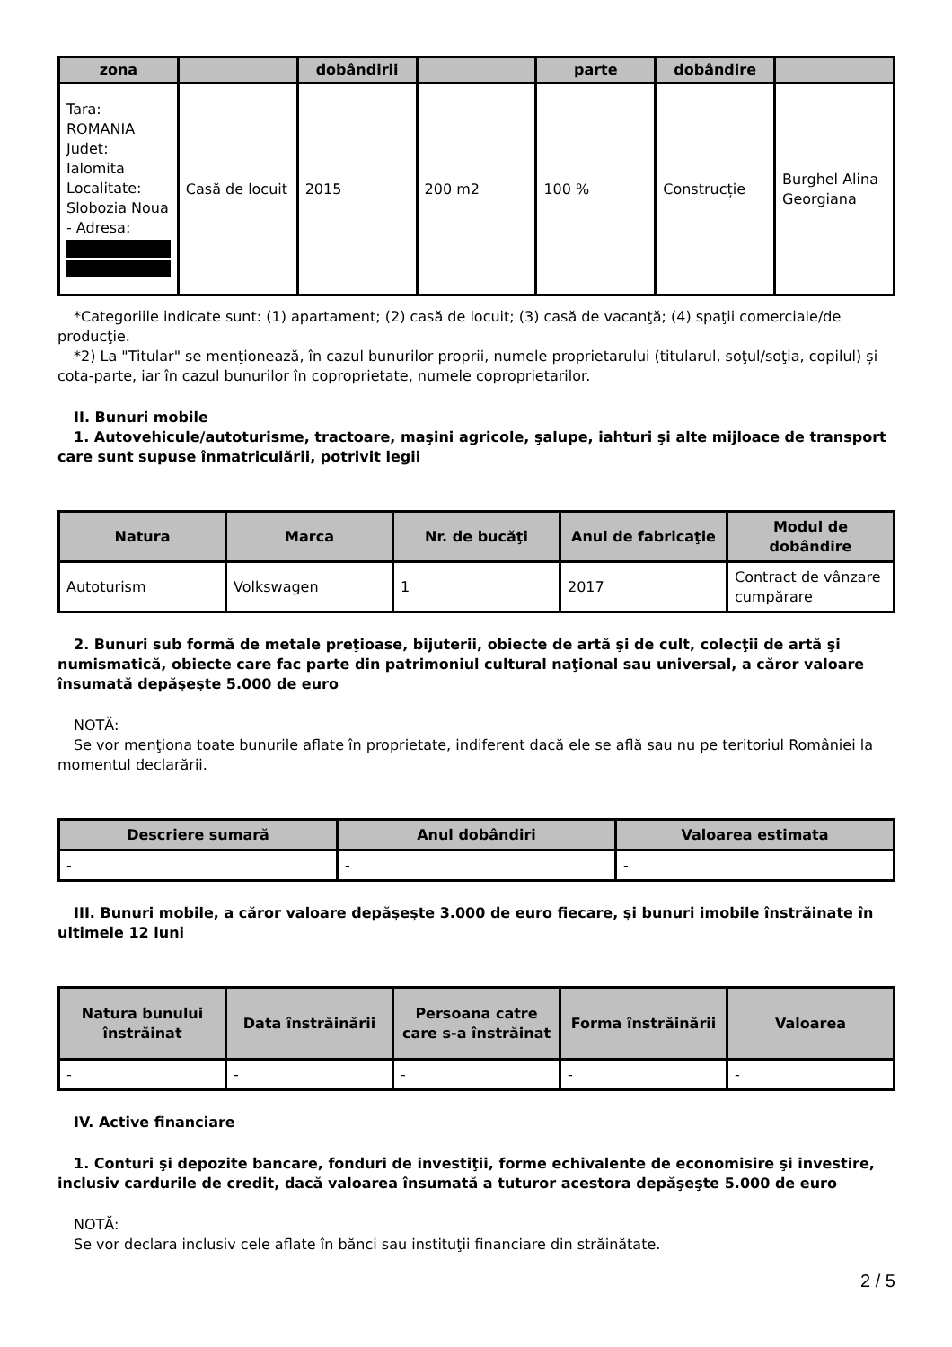| zona | | dobândirii | | parte | dobândire | |
| --- | --- | --- | --- | --- | --- | --- |
| Tara: ROMANIA Judet: Ialomita Localitate: Slobozia Noua - Adresa: | Casă de locuit | 2015 | 200 m2 | 100 % | Construcție | Burghel Alina Georgiana |
*Categoriile indicate sunt: (1) apartament; (2) casă de locuit; (3) casă de vacanţă; (4) spaţii comerciale/de producţie.
*2) La "Titular" se menţionează, în cazul bunurilor proprii, numele proprietarului (titularul, soţul/soţia, copilul) și cota-parte, iar în cazul bunurilor în coproprietate, numele coproprietarilor.
II. Bunuri mobile
1. Autovehicule/autoturisme, tractoare, maşini agricole, şalupe, iahturi şi alte mijloace de transport care sunt supuse înmatriculării, potrivit legii
| Natura | Marca | Nr. de bucăţi | Anul de fabricaţie | Modul de dobândire |
| --- | --- | --- | --- | --- |
| Autoturism | Volkswagen | 1 | 2017 | Contract de vânzare cumpărare |
2. Bunuri sub formă de metale preţioase, bijuterii, obiecte de artă şi de cult, colecţii de artă şi numismatică, obiecte care fac parte din patrimoniul cultural naţional sau universal, a căror valoare însumată depăşeşte 5.000 de euro
NOTĂ:
Se vor menţiona toate bunurile aflate în proprietate, indiferent dacă ele se află sau nu pe teritoriul României la momentul declarării.
| Descriere sumară | Anul dobândiri | Valoarea estimata |
| --- | --- | --- |
| - | - | - |
III. Bunuri mobile, a căror valoare depăşeşte 3.000 de euro fiecare, şi bunuri imobile înstrăinate în ultimele 12 luni
| Natura bunului înstrăinat | Data înstrăinării | Persoana catre care s-a înstrăinat | Forma înstrăinării | Valoarea |
| --- | --- | --- | --- | --- |
| - | - | - | - | - |
IV. Active financiare
1. Conturi şi depozite bancare, fonduri de investiţii, forme echivalente de economisire şi investire, inclusiv cardurile de credit, dacă valoarea însumată a tuturor acestora depăşeşte 5.000 de euro
NOTĂ:
Se vor declara inclusiv cele aflate în bănci sau instituţii financiare din străinătate.
2 / 5